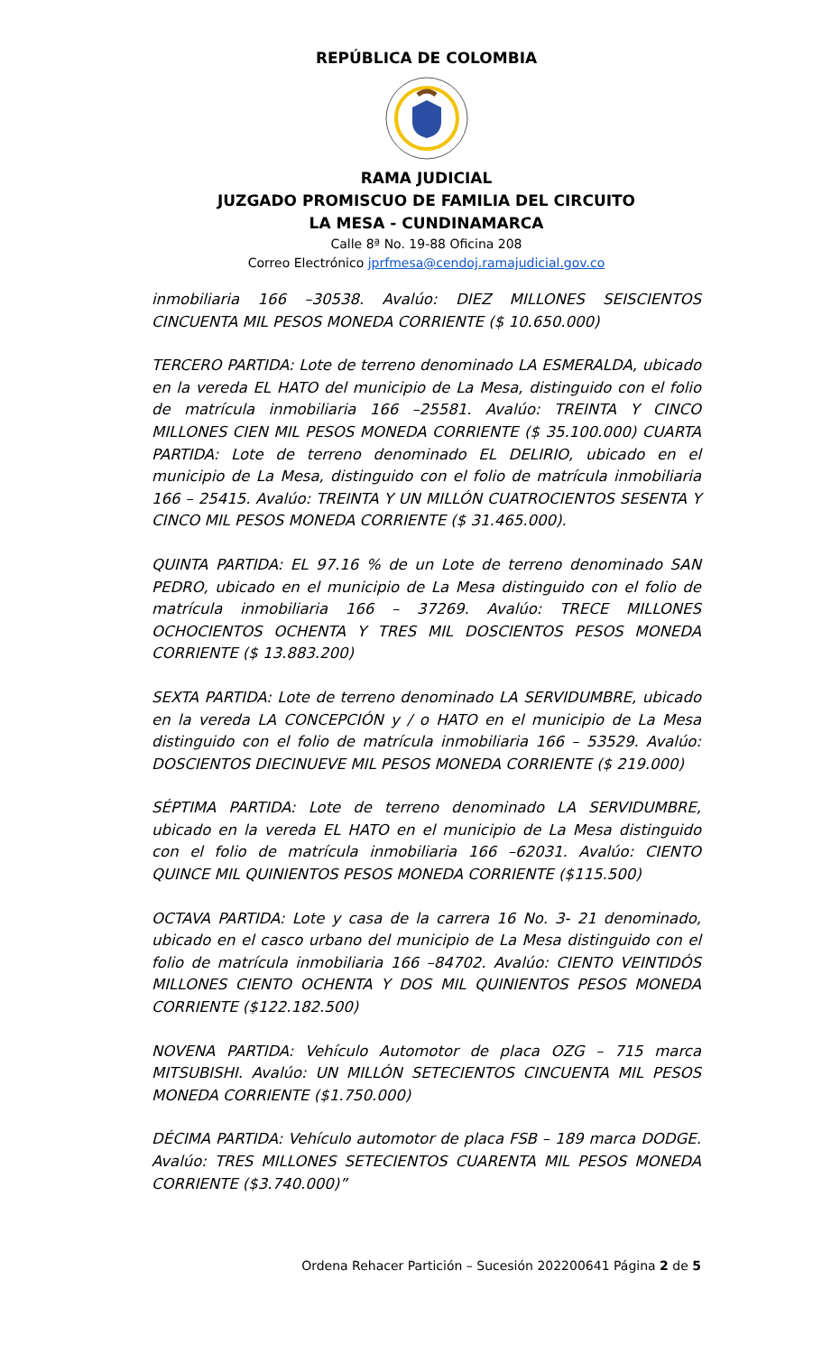REPÚBLICA DE COLOMBIA
RAMA JUDICIAL
JUZGADO PROMISCUO DE FAMILIA DEL CIRCUITO
LA MESA - CUNDINAMARCA
Calle 8ª No. 19-88 Oficina 208
Correo Electrónico jprfmesa@cendoj.ramajudicial.gov.co
inmobiliaria 166 –30538. Avalúo: DIEZ MILLONES SEISCIENTOS CINCUENTA MIL PESOS MONEDA CORRIENTE ($ 10.650.000)
TERCERO PARTIDA: Lote de terreno denominado LA ESMERALDA, ubicado en la vereda EL HATO del municipio de La Mesa, distinguido con el folio de matrícula inmobiliaria 166 –25581. Avalúo: TREINTA Y CINCO MILLONES CIEN MIL PESOS MONEDA CORRIENTE ($ 35.100.000) CUARTA PARTIDA: Lote de terreno denominado EL DELIRIO, ubicado en el municipio de La Mesa, distinguido con el folio de matrícula inmobiliaria 166 – 25415. Avalúo: TREINTA Y UN MILLÓN CUATROCIENTOS SESENTA Y CINCO MIL PESOS MONEDA CORRIENTE ($ 31.465.000).
QUINTA PARTIDA: EL 97.16 % de un Lote de terreno denominado SAN PEDRO, ubicado en el municipio de La Mesa distinguido con el folio de matrícula inmobiliaria 166 – 37269. Avalúo: TRECE MILLONES OCHOCIENTOS OCHENTA Y TRES MIL DOSCIENTOS PESOS MONEDA CORRIENTE ($ 13.883.200)
SEXTA PARTIDA: Lote de terreno denominado LA SERVIDUMBRE, ubicado en la vereda LA CONCEPCIÓN y / o HATO en el municipio de La Mesa distinguido con el folio de matrícula inmobiliaria 166 – 53529. Avalúo: DOSCIENTOS DIECINUEVE MIL PESOS MONEDA CORRIENTE ($ 219.000)
SÉPTIMA PARTIDA: Lote de terreno denominado LA SERVIDUMBRE, ubicado en la vereda EL HATO en el municipio de La Mesa distinguido con el folio de matrícula inmobiliaria 166 –62031. Avalúo: CIENTO QUINCE MIL QUINIENTOS PESOS MONEDA CORRIENTE ($115.500)
OCTAVA PARTIDA: Lote y casa de la carrera 16 No. 3- 21 denominado, ubicado en el casco urbano del municipio de La Mesa distinguido con el folio de matrícula inmobiliaria 166 –84702. Avalúo: CIENTO VEINTIDÓS MILLONES CIENTO OCHENTA Y DOS MIL QUINIENTOS PESOS MONEDA CORRIENTE ($122.182.500)
NOVENA PARTIDA: Vehículo Automotor de placa OZG – 715 marca MITSUBISHI. Avalúo: UN MILLÓN SETECIENTOS CINCUENTA MIL PESOS MONEDA CORRIENTE ($1.750.000)
DÉCIMA PARTIDA: Vehículo automotor de placa FSB – 189 marca DODGE. Avalúo: TRES MILLONES SETECIENTOS CUARENTA MIL PESOS MONEDA CORRIENTE ($3.740.000)”
Ordena Rehacer Partición – Sucesión 202200641 Página 2 de 5